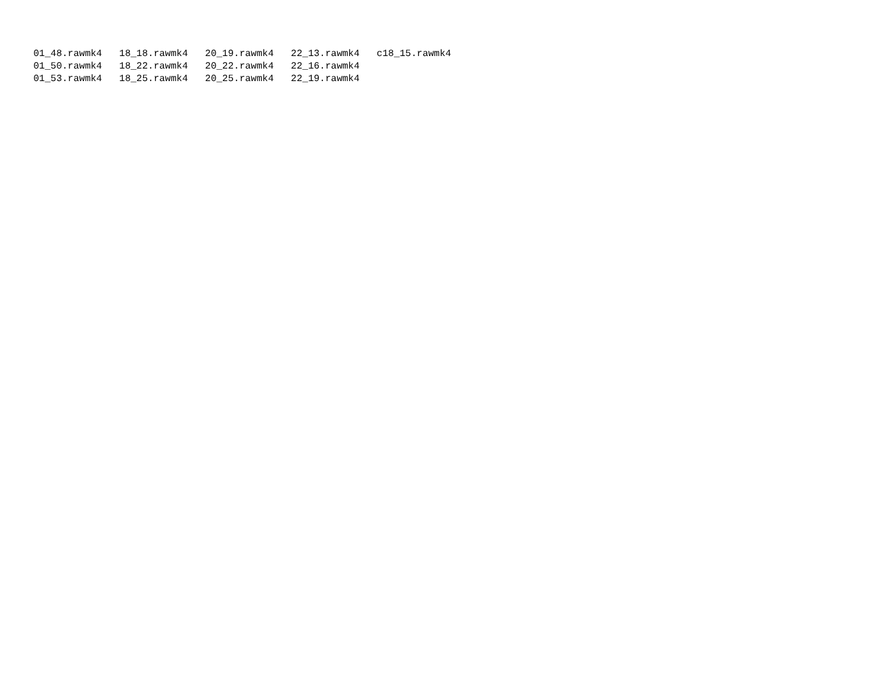01_48.rawmk4   18_18.rawmk4   20_19.rawmk4   22_13.rawmk4   c18_15.rawmk4
01_50.rawmk4   18_22.rawmk4   20_22.rawmk4   22_16.rawmk4
01_53.rawmk4   18_25.rawmk4   20_25.rawmk4   22_19.rawmk4